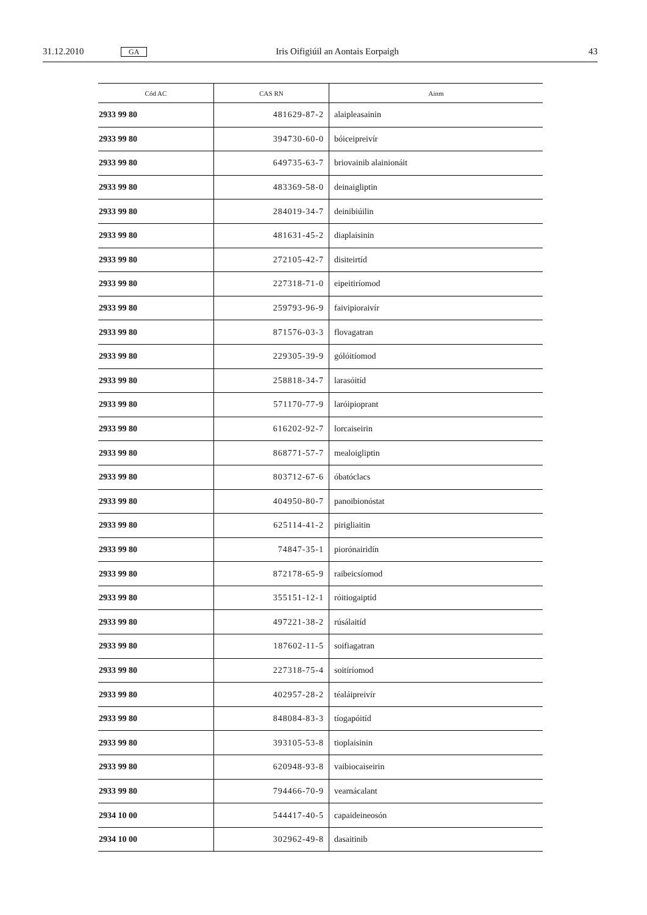31.12.2010 GA Iris Oifigiúil an Aontais Eorpaigh 43
| Cód AC | CAS RN | Ainm |
| --- | --- | --- |
| 2933 99 80 | 481629-87-2 | alaipleasainin |
| 2933 99 80 | 394730-60-0 | bóiceipreivír |
| 2933 99 80 | 649735-63-7 | briovainib alainionáit |
| 2933 99 80 | 483369-58-0 | deinaigliptin |
| 2933 99 80 | 284019-34-7 | deinibiúilin |
| 2933 99 80 | 481631-45-2 | diaplaisinin |
| 2933 99 80 | 272105-42-7 | disiteirtíd |
| 2933 99 80 | 227318-71-0 | eipeitiríomod |
| 2933 99 80 | 259793-96-9 | faivipioraivír |
| 2933 99 80 | 871576-03-3 | flovagatran |
| 2933 99 80 | 229305-39-9 | gólóitíomod |
| 2933 99 80 | 258818-34-7 | larasóitíd |
| 2933 99 80 | 571170-77-9 | laróipioprant |
| 2933 99 80 | 616202-92-7 | lorcaiseirin |
| 2933 99 80 | 868771-57-7 | mealoigliptin |
| 2933 99 80 | 803712-67-6 | óbatóclacs |
| 2933 99 80 | 404950-80-7 | panoibionóstat |
| 2933 99 80 | 625114-41-2 | pirigliaitin |
| 2933 99 80 | 74847-35-1 | piorónairidín |
| 2933 99 80 | 872178-65-9 | raibeicsíomod |
| 2933 99 80 | 355151-12-1 | róitiogaiptíd |
| 2933 99 80 | 497221-38-2 | rúsálaitíd |
| 2933 99 80 | 187602-11-5 | soifiagatran |
| 2933 99 80 | 227318-75-4 | soitíríomod |
| 2933 99 80 | 402957-28-2 | téaláipreivír |
| 2933 99 80 | 848084-83-3 | tíogapóitíd |
| 2933 99 80 | 393105-53-8 | tioplaisinin |
| 2933 99 80 | 620948-93-8 | vaibiocaiseirin |
| 2933 99 80 | 794466-70-9 | vearnácalant |
| 2934 10 00 | 544417-40-5 | capaideineosón |
| 2934 10 00 | 302962-49-8 | dasaitinib |